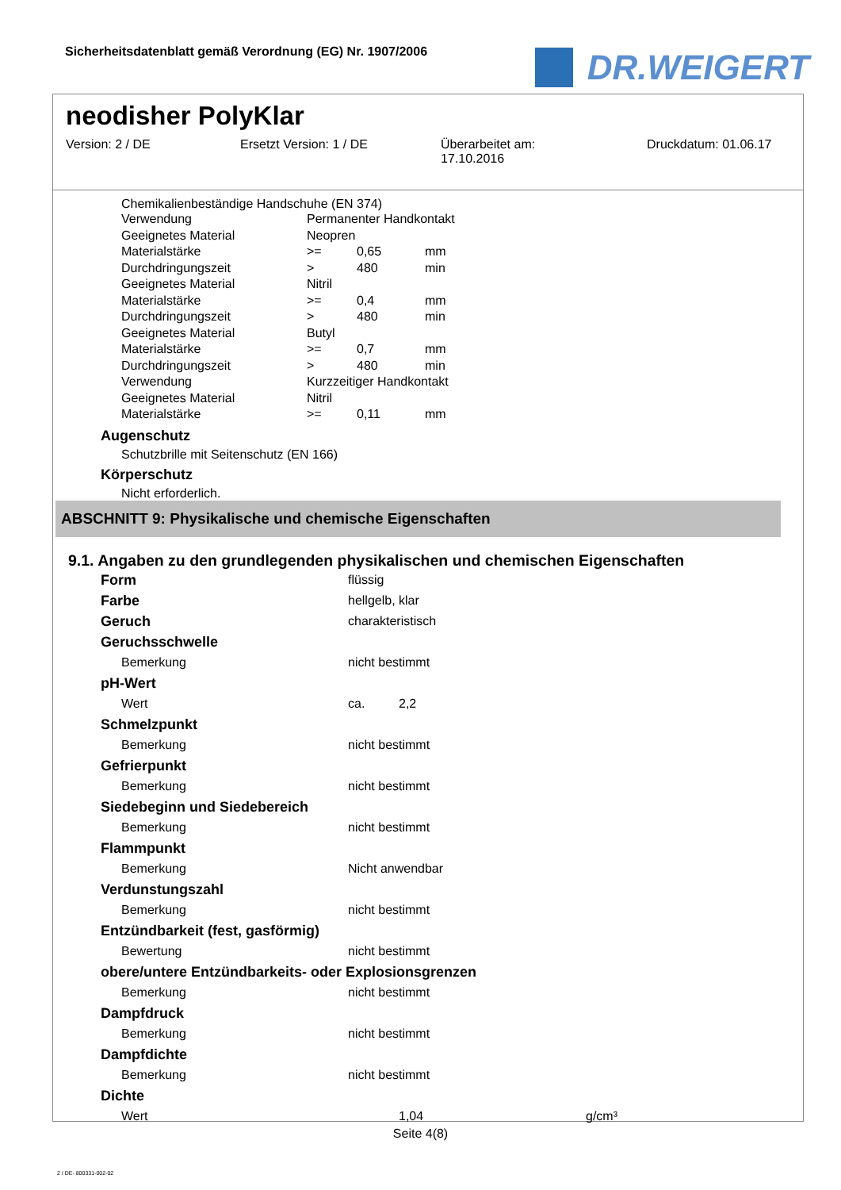Sicherheitsdatenblatt gemäß Verordnung (EG) Nr. 1907/2006
DR.WEIGERT
neodisher PolyKlar
Version: 2 / DE Ersetzt Version: 1 / DE Überarbeitet am:
17.10.2016
Druckdatum: 01.06.17
Chemikalienbeständige Handschuhe (EN 374)
| Verwendung | Permanenter Handkontakt | | |
| Geeignetes Material | Neopren | | |
| Materialstärke | >= | 0,65 | mm |
| Durchdringungszeit | > | 480 | min |
| Geeignetes Material | Nitril | | |
| Materialstärke | >= | 0,4 | mm |
| Durchdringungszeit | > | 480 | min |
| Geeignetes Material | Butyl | | |
| Materialstärke | >= | 0,7 | mm |
| Durchdringungszeit | > | 480 | min |
| Verwendung | Kurzzeitiger Handkontakt | | |
| Geeignetes Material | Nitril | | |
| Materialstärke | >= | 0,11 | mm |
Augenschutz
Schutzbrille mit Seitenschutz (EN 166)
Körperschutz
Nicht erforderlich.
ABSCHNITT 9: Physikalische und chemische Eigenschaften
9.1. Angaben zu den grundlegenden physikalischen und chemischen Eigenschaften
| Form | flüssig | | |
| Farbe | hellgelb, klar | | |
| Geruch | charakteristisch | | |
| Geruchsschwelle | | | |
| Bemerkung | nicht bestimmt | | |
| pH-Wert | | | |
| Wert | ca. | 2,2 | |
| Schmelzpunkt | | | |
| Bemerkung | nicht bestimmt | | |
| Gefrierpunkt | | | |
| Bemerkung | nicht bestimmt | | |
| Siedebeginn und Siedebereich | | | |
| Bemerkung | nicht bestimmt | | |
| Flammpunkt | | | |
| Bemerkung | Nicht anwendbar | | |
| Verdunstungszahl | | | |
| Bemerkung | nicht bestimmt | | |
| Entzündbarkeit (fest, gasförmig) | | | |
| Bewertung | nicht bestimmt | | |
| obere/untere Entzündbarkeits- oder Explosionsgrenzen | | | |
| Bemerkung | nicht bestimmt | | |
| Dampfdruck | | | |
| Bemerkung | nicht bestimmt | | |
| Dampfdichte | | | |
| Bemerkung | nicht bestimmt | | |
| Dichte | | | |
| Wert | | 1,04 | g/cm³ |
Seite 4(8)
2 / DE- 800331-002-02